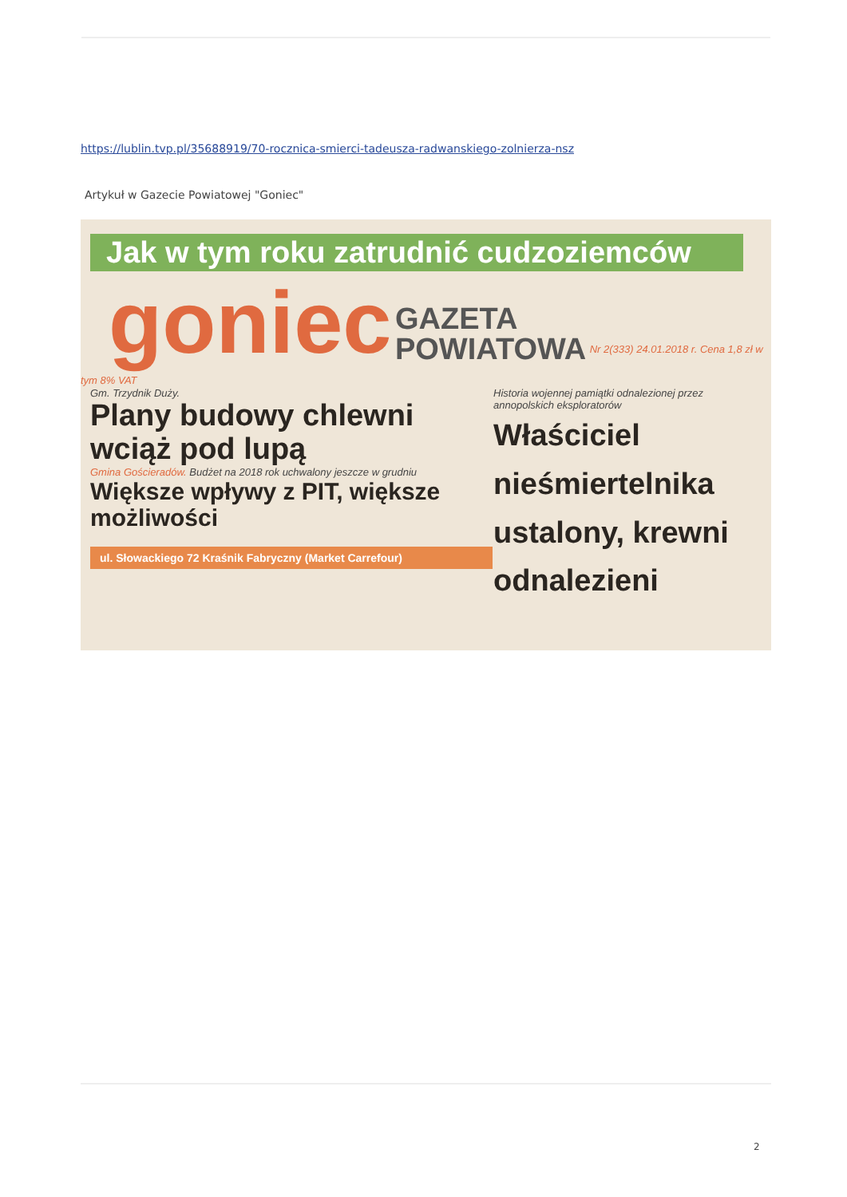https://lublin.tvp.pl/35688919/70-rocznica-smierci-tadeusza-radwanskiego-zolnierza-nsz
Artykuł w Gazecie Powiatowej "Goniec"
Jak w tym roku zatrudnić cudzoziemców
goniec GAZETA
POWIATOWA Nr 2(333) 24.01.2018 r. Cena 1,8 zł w tym 8% VAT
Gm. Trzydnik Duży.
Plany budowy chlewni wciąż pod lupą
Gmina Gościeradów. Budżet na 2018 rok uchwalony jeszcze w grudniu
Większe wpływy z PIT, większe możliwości
ul. Słowackiego 72 Kraśnik Fabryczny (Market Carrefour)
Historia wojennej pamiątki odnalezionej przez annopolskich eksploratorów
Właściciel nieśmiertelnika ustalony, krewni odnalezieni
2